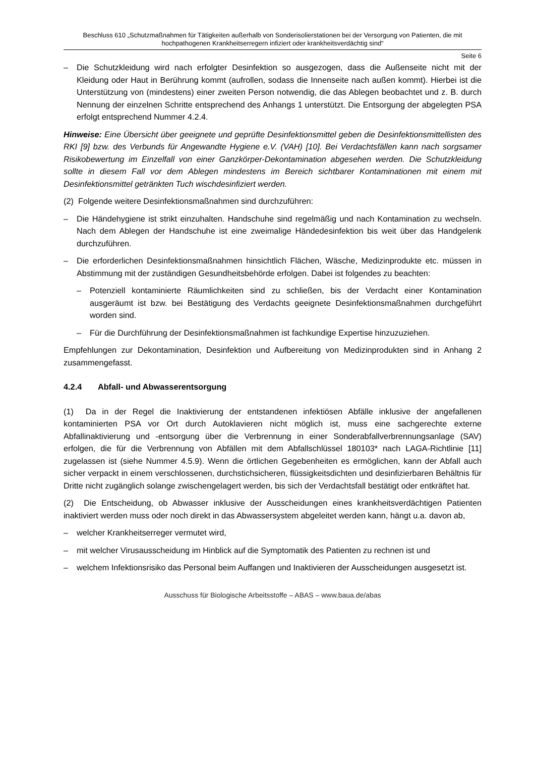Beschluss 610 „Schutzmaßnahmen für Tätigkeiten außerhalb von Sonderisolierstationen bei der Versorgung von Patienten, die mit hochpathogenen Krankheitserregern infiziert oder krankheitsverdächtig sind“
Seite 6
– Die Schutzkleidung wird nach erfolgter Desinfektion so ausgezogen, dass die Außenseite nicht mit der Kleidung oder Haut in Berührung kommt (aufrollen, sodass die Innenseite nach außen kommt). Hierbei ist die Unterstützung von (mindestens) einer zweiten Person notwendig, die das Ablegen beobachtet und z. B. durch Nennung der einzelnen Schritte entsprechend des Anhangs 1 unterstützt. Die Entsorgung der abgelegten PSA erfolgt entsprechend Nummer 4.2.4.
Hinweise: Eine Übersicht über geeignete und geprüfte Desinfektionsmittel geben die Desinfektionsmittellisten des RKI [9] bzw. des Verbunds für Angewandte Hygiene e.V. (VAH) [10]. Bei Verdachtsfällen kann nach sorgsamer Risikobewertung im Einzelfall von einer Ganzkörper-Dekontamination abgesehen werden. Die Schutzkleidung sollte in diesem Fall vor dem Ablegen mindestens im Bereich sichtbarer Kontaminationen mit einem mit Desinfektionsmittel getränkten Tuch wischdesinfiziert werden.
(2) Folgende weitere Desinfektionsmaßnahmen sind durchzuführen:
– Die Händehygiene ist strikt einzuhalten. Handschuhe sind regelmäßig und nach Kontamination zu wechseln. Nach dem Ablegen der Handschuhe ist eine zweimalige Händedesinfektion bis weit über das Handgelenk durchzuführen.
– Die erforderlichen Desinfektionsmaßnahmen hinsichtlich Flächen, Wäsche, Medizinprodukte etc. müssen in Abstimmung mit der zuständigen Gesundheitsbehörde erfolgen. Dabei ist folgendes zu beachten:
– Potenziell kontaminierte Räumlichkeiten sind zu schließen, bis der Verdacht einer Kontamination ausgeräumt ist bzw. bei Bestätigung des Verdachts geeignete Desinfektionsmaßnahmen durchgeführt worden sind.
– Für die Durchführung der Desinfektionsmaßnahmen ist fachkundige Expertise hinzuzuziehen.
Empfehlungen zur Dekontamination, Desinfektion und Aufbereitung von Medizinprodukten sind in Anhang 2 zusammengefasst.
4.2.4 Abfall- und Abwasserentsorgung
(1) Da in der Regel die Inaktivierung der entstandenen infektiösen Abfälle inklusive der angefallenen kontaminierten PSA vor Ort durch Autoklavieren nicht möglich ist, muss eine sachgerechte externe Abfallinaktivierung und -entsorgung über die Verbrennung in einer Sonderabfallverbrennungsanlage (SAV) erfolgen, die für die Verbrennung von Abfällen mit dem Abfallschlüssel 180103* nach LAGA-Richtlinie [11] zugelassen ist (siehe Nummer 4.5.9). Wenn die örtlichen Gegebenheiten es ermöglichen, kann der Abfall auch sicher verpackt in einem verschlossenen, durchstichsicheren, flüssigkeitsdichten und desinfizierbaren Behältnis für Dritte nicht zugänglich solange zwischengelagert werden, bis sich der Verdachtsfall bestätigt oder entkräftet hat.
(2) Die Entscheidung, ob Abwasser inklusive der Ausscheidungen eines krankheitsverdächtigen Patienten inaktiviert werden muss oder noch direkt in das Abwassersystem abgeleitet werden kann, hängt u.a. davon ab,
– welcher Krankheitserreger vermutet wird,
– mit welcher Virusausscheidung im Hinblick auf die Symptomatik des Patienten zu rechnen ist und
– welchem Infektionsrisiko das Personal beim Auffangen und Inaktivieren der Ausscheidungen ausgesetzt ist.
Ausschuss für Biologische Arbeitsstoffe – ABAS – www.baua.de/abas